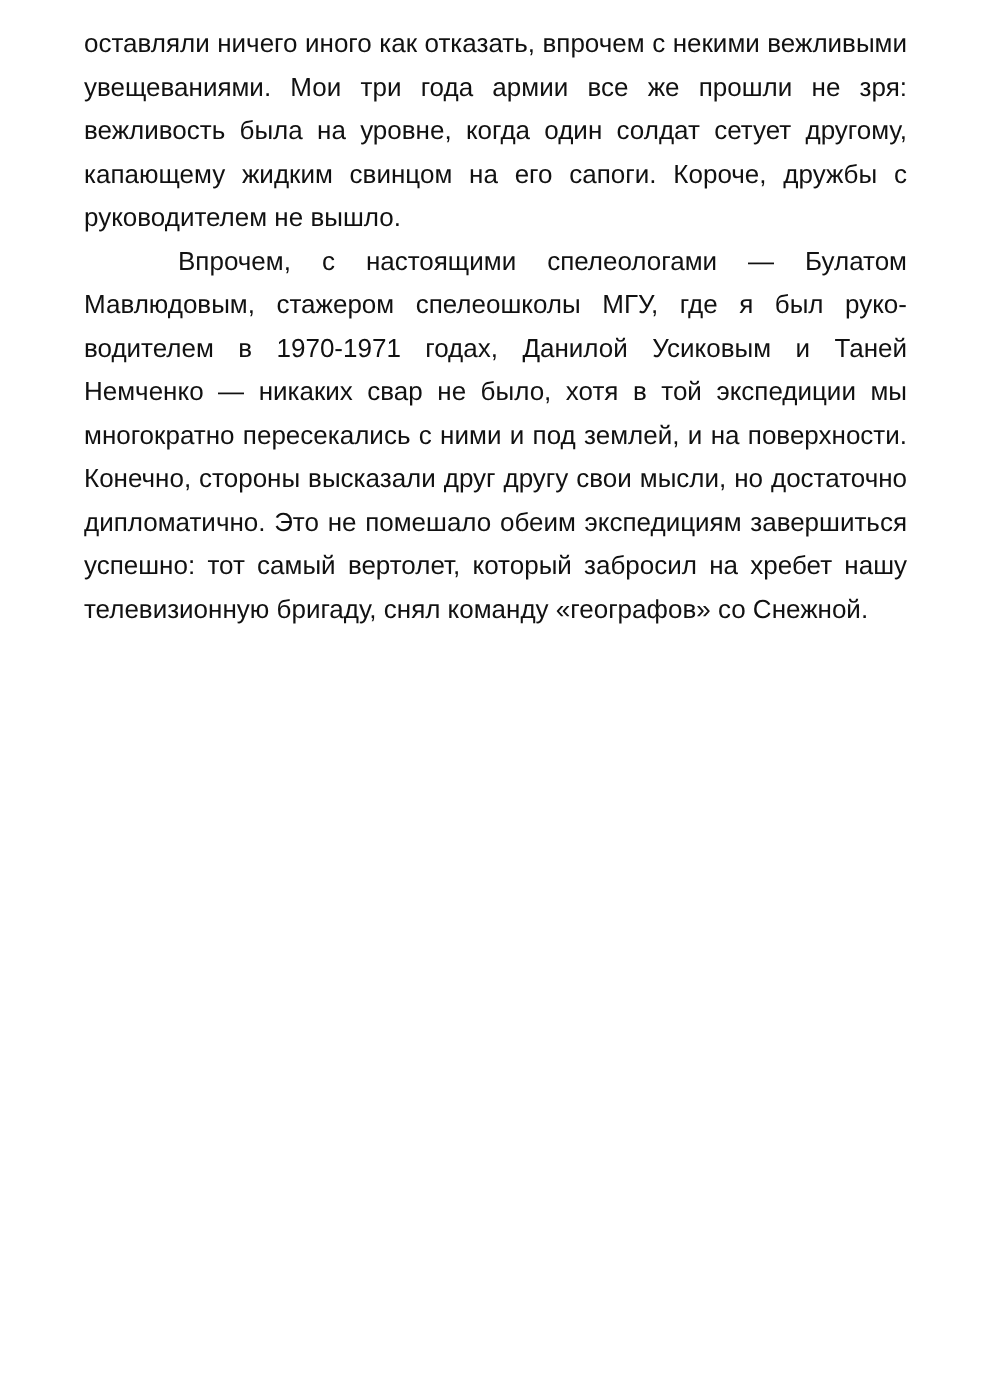оставляли ничего иного как отказать, впрочем с некими веж­ливыми увещеваниями. Мои три года армии все же прошли не зря: вежливость была на уровне, когда один солдат се­тует другому, капающему жидким свинцом на его сапоги. Ко­роче, дружбы с руководителем не вышло.
Впрочем, с настоящими спелеологами — Булатом Мавлюдовым, стажером спелеошколы МГУ, где я был руко­водителем в 1970-1971 годах, Данилой Усиковым и Таней Немченко — никаких свар не было, хотя в той экспедиции мы многократно пересекались с ними и под землей, и на по­верхности. Конечно, стороны высказали друг другу свои мысли, но достаточно дипломатично. Это не помешало обеим экспедициям завершиться успешно: тот самый вер­толет, который забросил на хребет нашу телевизионную бригаду, снял команду «географов» со Снежной.